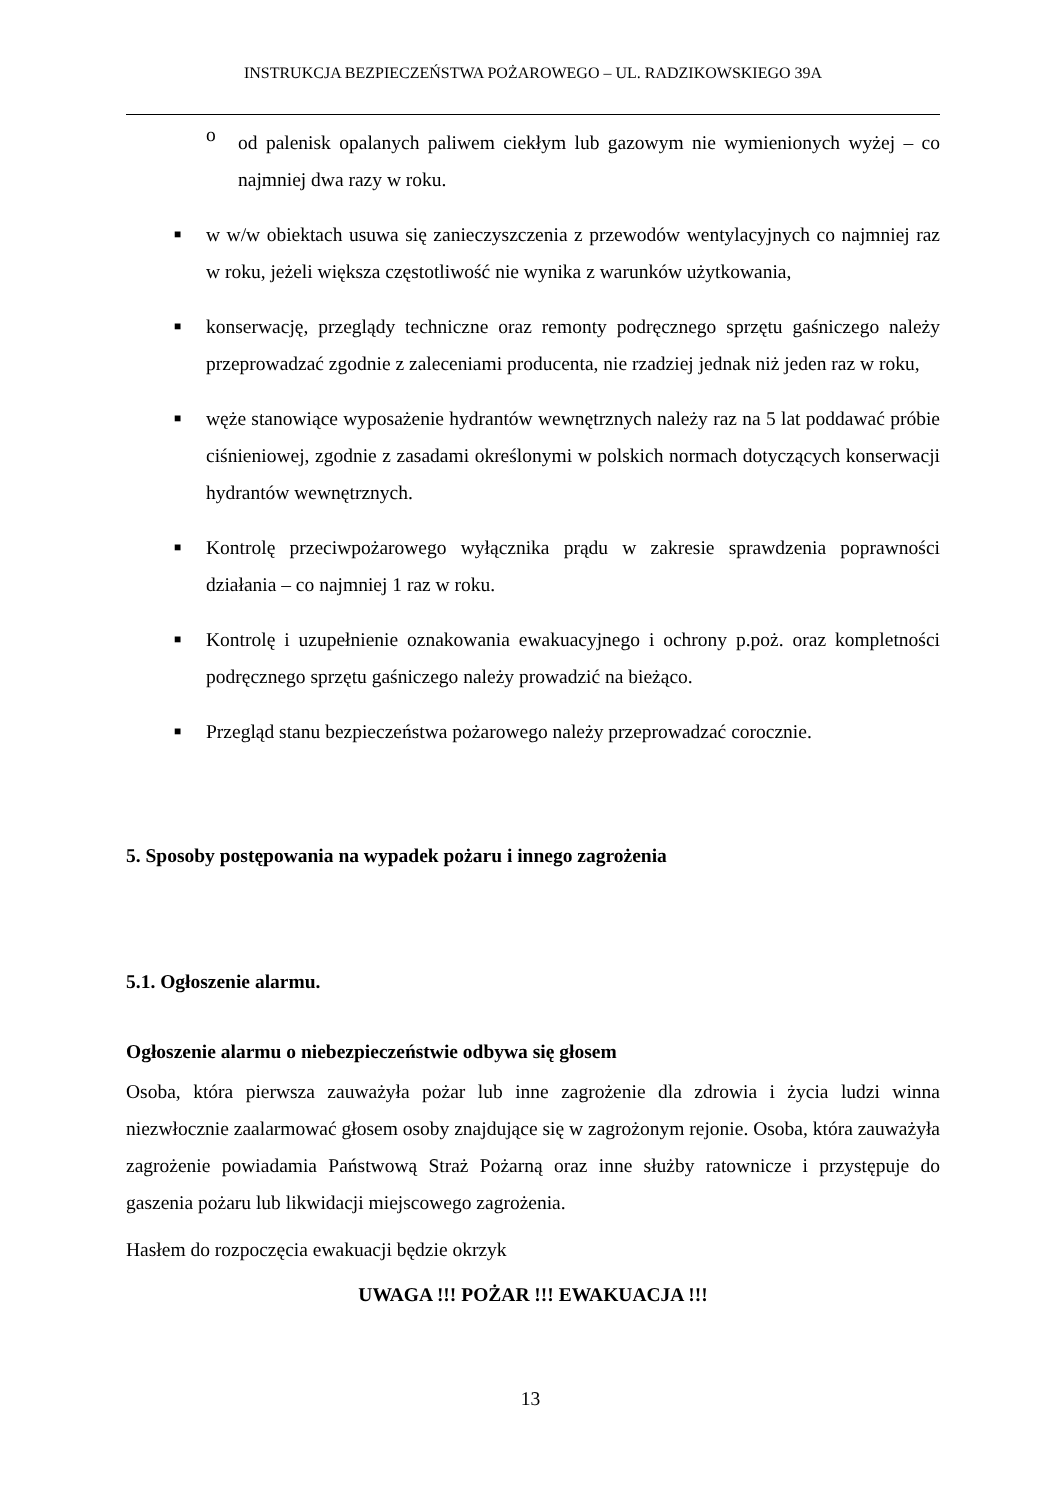INSTRUKCJA BEZPIECZEŃSTWA POŻAROWEGO – UL. RADZIKOWSKIEGO 39A
o
od palenisk opalanych paliwem ciekłym lub gazowym nie wymienionych wyżej – co najmniej dwa razy w roku.
■
w w/w obiektach usuwa się zanieczyszczenia z przewodów wentylacyjnych co najmniej raz w roku, jeżeli większa częstotliwość nie wynika z warunków użytkowania,
■
konserwację, przeglądy techniczne oraz remonty podręcznego sprzętu gaśniczego należy przeprowadzać zgodnie z zaleceniami producenta, nie rzadziej jednak niż jeden raz w roku,
■
węże stanowiące wyposażenie hydrantów wewnętrznych należy raz na 5 lat poddawać próbie ciśnieniowej, zgodnie z zasadami określonymi w polskich normach dotyczących konserwacji hydrantów wewnętrznych.
■
Kontrolę przeciwpożarowego wyłącznika prądu w zakresie sprawdzenia poprawności działania – co najmniej 1 raz w roku.
■
Kontrolę i uzupełnienie oznakowania ewakuacyjnego i ochrony p.poż. oraz kompletności podręcznego sprzętu gaśniczego należy prowadzić na bieżąco.
■
Przegląd stanu bezpieczeństwa pożarowego należy przeprowadzać corocznie.
5. Sposoby postępowania na wypadek pożaru i innego zagrożenia
5.1. Ogłoszenie alarmu.
Ogłoszenie alarmu o niebezpieczeństwie odbywa się głosem
Osoba, która pierwsza zauważyła pożar lub inne zagrożenie dla zdrowia i życia ludzi winna niezwłocznie zaalarmować głosem osoby znajdujące się w zagrożonym rejonie. Osoba, która zauważyła zagrożenie powiadamia Państwową Straż Pożarną oraz inne służby ratownicze i przystępuje do gaszenia pożaru lub likwidacji miejscowego zagrożenia.
Hasłem do rozpoczęcia ewakuacji będzie okrzyk
UWAGA !!! POŻAR !!! EWAKUACJA !!!
13